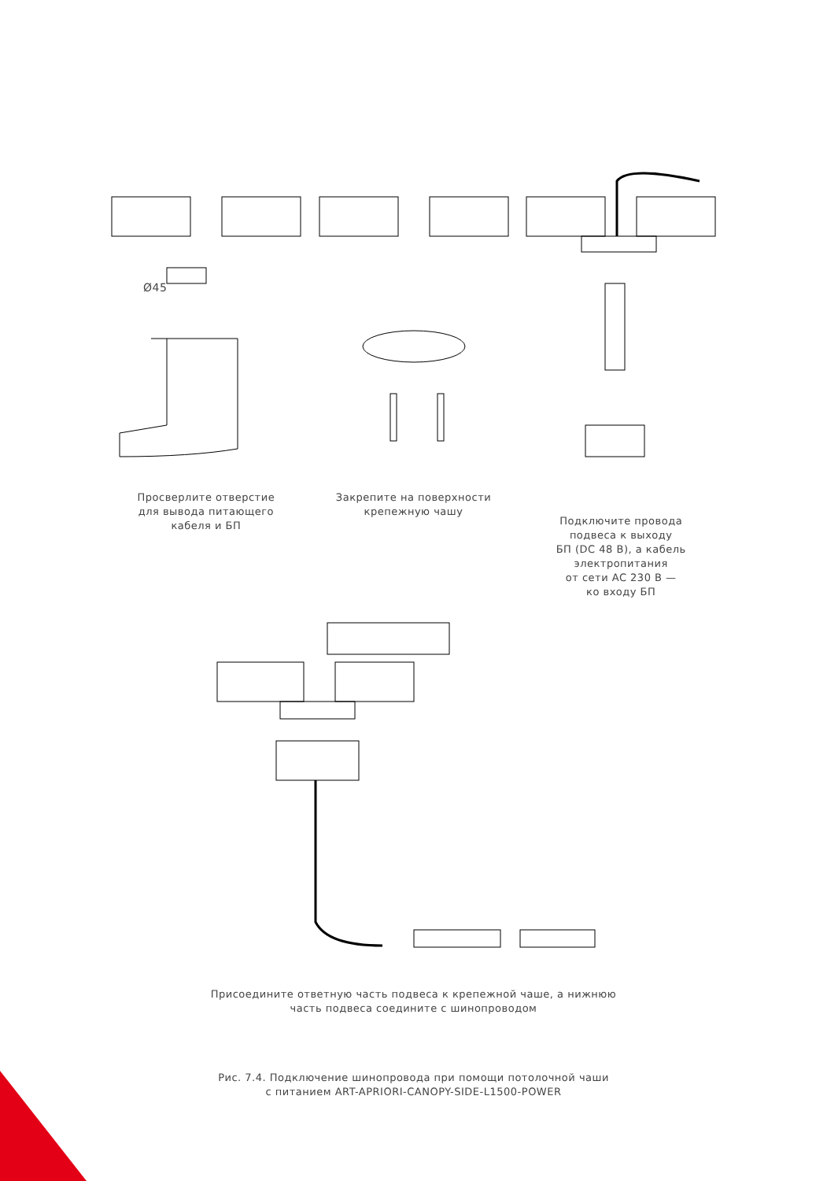Ø45
Просверлите отверстие
для вывода питающего
кабеля и БП
Закрепите на поверхности
крепежную чашу
Подключите провода
подвеса к выходу
БП (DC 48 В), а кабель
электропитания
от сети AC 230 В —
ко входу БП
Присоедините ответную часть подвеса к крепежной чаше, а нижнюю
часть подвеса соедините с шинопроводом
Рис. 7.4. Подключение шинопровода при помощи потолочной чаши
с питанием ART-APRIORI-CANOPY-SIDE-L1500-POWER